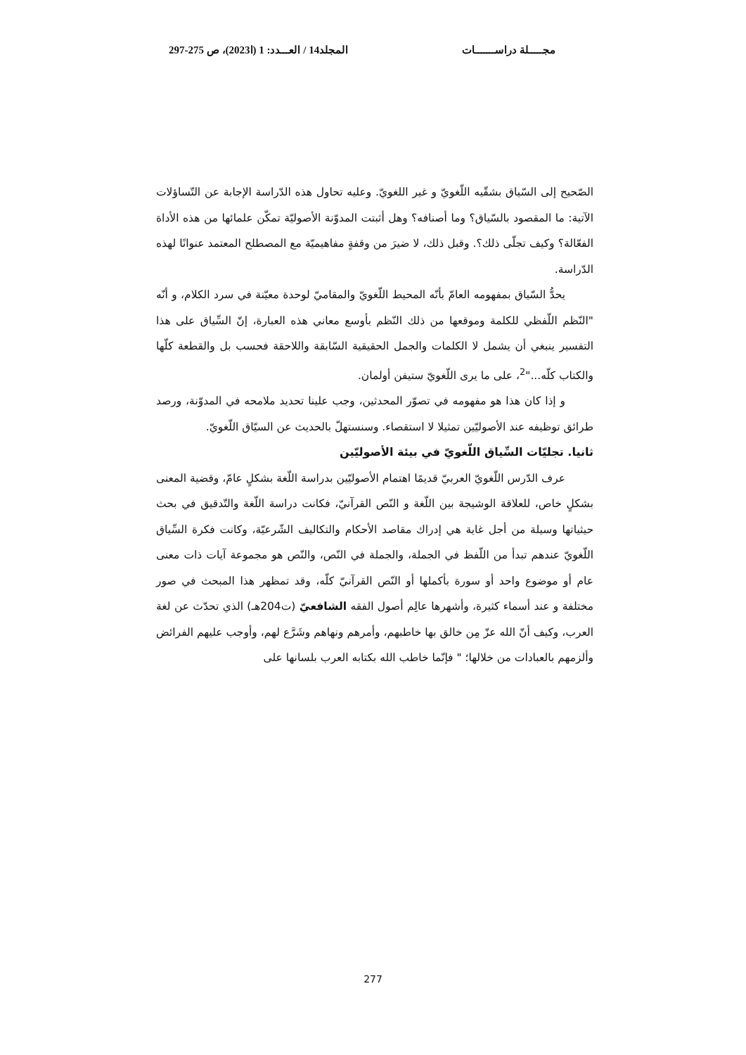مجـــــلة دراســـــــات المجلد14 / العـــدد: 1 (ا2023)، ص 275-297
الصّحيح إلى السّياق بشقّيه اللّغويّ و غير اللغويّ. وعليه تحاول هذه الدّراسة الإجابة عن التّساؤلات الآتية: ما المقصود بالسّياق؟ وما أصنافه؟ وهل أثبتت المدوّنة الأصوليّة تمكّن علمائها من هذه الأداة الفعّالة؟ وكيف تجلّى ذلك؟. وقبل ذلك، لا ضيرَ من وقفةٍ مفاهيميّة مع المصطلح المعتمد عنوانًا لهذه الدّراسة.
يحدُّ السّياق بمفهومه العامّ بأنّه المحيط اللّغويّ والمقاميّ لوحدة معيّنة في سرد الكلام، و أنّه "النّظم اللّفظي للكلمة وموقعها من ذلك النّظم بأوسع معاني هذه العبارة، إنّ السِّياق على هذا التفسير ينبغي أن يشمل لا الكلمات والجمل الحقيقية السّابقة واللاحقة فحسب بل والقطعة كلّها والكتاب كلّه..."<sup>2</sup>، على ما يرى اللّغويّ ستيفن أولمان.
و إذا كان هذا هو مفهومه في تصوّر المحدثين، وجب علينا تحديد ملامحه في المدوّنة، ورصد طرائق توظيفه عند الأصوليّين تمثيلا لا استقصاء. وسنستهلّ بالحديث عن السيّاق اللّغويّ.
ثانيا. تجليّات السِّياق اللّغويّ في بيئة الأصوليّين
عرف الدّرس اللّغويّ العربيّ قديمًا اهتمام الأصوليّين بدراسة اللّغة بشكلٍ عامّ، وقضية المعنى بشكلٍ خاص، للعلاقة الوشيجة بين اللّغة و النّص القرآنيّ، فكانت دراسة اللّغة والتّدقيق في بحث حيثياتها وسيلة من أجل غاية هي إدراك مقاصد الأحكام والتكاليف الشّرعيّة، وكانت فكرة السِّياق اللّغويّ عندهم تبدأ من اللّفظ في الجملة، والجملة في النّص، والنّص هو مجموعة آيات ذات معنى عام أو موضوع واحد أو سورة بأكملها أو النّص القرآنيّ كلّه، وقد تمظهر هذا المبحث في صور مختلفة و عند أسماء كثيرة، وأشهرها عالِم أصول الفقه الشافعيّ (ت204هـ) الذي تحدّث عن لغة العرب، وكيف أنّ الله عزّ مِن خالق بها خاطبهم، وأمرهم ونهاهم وشَرَّع لهم، وأوجب عليهم الفرائض وألزمهم بالعبادات من خلالها؛ " فإنّما خاطب الله بكتابه العرب بلسانها على
277